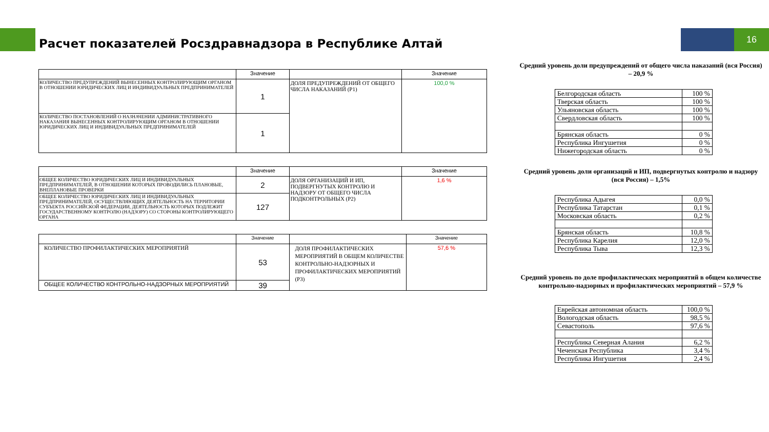16
Расчет показателей Росздравнадзора в Республике Алтай
| | Значение | | Значение |
| --- | --- | --- | --- |
| КОЛИЧЕСТВО ПРЕДУПРЕЖДЕНИЙ ВЫНЕСЕННЫХ КОНТРОЛИРУЮЩИМ ОРГАНОМ В ОТНОШЕНИИ ЮРИДИЧЕСКИХ ЛИЦ И ИНДИВИДУАЛЬНЫХ ПРЕДПРИНИМАТЕЛЕЙ | 1 | ДОЛЯ ПРЕДУПРЕЖДЕНИЙ ОТ ОБЩЕГО ЧИСЛА НАКАЗАНИЙ (P1) | 100,0 % |
| КОЛИЧЕСТВО ПОСТАНОВЛЕНИЙ О НАЗНАЧЕНИИ АДМИНИСТРАТИВНОГО НАКАЗАНИЯ ВЫНЕСЕННЫХ КОНТРОЛИРУЮЩИМ ОРГАНОМ В ОТНОШЕНИИ ЮРИДИЧЕСКИХ ЛИЦ И ИНДИВИДУАЛЬНЫХ ПРЕДПРИНИМАТЕЛЕЙ | 1 | | |
| | Значение | | Значение |
| --- | --- | --- | --- |
| ОБЩЕЕ КОЛИЧЕСТВО ЮРИДИЧЕСКИХ ЛИЦ И ИНДИВИДУАЛЬНЫХ ПРЕДПРИНИМАТЕЛЕЙ, В ОТНОШЕНИИ КОТОРЫХ ПРОВОДИЛИСЬ ПЛАНОВЫЕ, ВНЕПЛАНОВЫЕ ПРОВЕРКИ | 2 | ДОЛЯ ОРГАНИЗАЦИЙ И ИП, ПОДВЕРГНУТЫХ КОНТРОЛЮ И НАДЗОРУ ОТ ОБЩЕГО ЧИСЛА ПОДКОНТРОЛЬНЫХ (P2) | 1,6 % |
| ОБЩЕЕ КОЛИЧЕСТВО ЮРИДИЧЕСКИХ ЛИЦ И ИНДИВИДУАЛЬНЫХ ПРЕДПРИНИМАТЕЛЕЙ, ОСУЩЕСТВЛЯЮЩИХ ДЕЯТЕЛЬНОСТЬ НА ТЕРРИТОРИИ СУБЪЕКТА РОССИЙСКОЙ ФЕДЕРАЦИИ, ДЕЯТЕЛЬНОСТЬ КОТОРЫХ ПОДЛЕЖИТ ГОСУДАРСТВЕННОМУ КОНТРОЛЮ (НАДЗОРУ) СО СТОРОНЫ КОНТРОЛИРУЮЩЕГО ОРГАНА | 127 | | |
| | Значение | | Значение |
| --- | --- | --- | --- |
| КОЛИЧЕСТВО ПРОФИЛАКТИЧЕСКИХ МЕРОПРИЯТИЙ | 53 | ДОЛЯ ПРОФИЛАКТИЧЕСКИХ МЕРОПРИЯТИЙ В ОБЩЕМ КОЛИЧЕСТВЕ КОНТРОЛЬНО-НАДЗОРНЫХ И ПРОФИЛАКТИЧЕСКИХ МЕРОПРИЯТИЙ (P3) | 57,6 % |
| ОБЩЕЕ КОЛИЧЕСТВО КОНТРОЛЬНО-НАДЗОРНЫХ МЕРОПРИЯТИЙ | 39 | | |
Средний уровень доли предупреждений от общего числа наказаний (вся Россия) – 20,9 %
| Белгородская область | 100 % |
| Тверская область | 100 % |
| Ульяновская область | 100 % |
| Свердловская область | 100 % |
| Брянская область | 0 % |
| Республика Ингушетия | 0 % |
| Нижегородская область | 0 % |
Средний уровень доли организаций и ИП, подвергнутых контролю и надзору (вся Россия) – 1,5%
| Республика Адыгея | 0,0 % |
| Республика Татарстан | 0,1 % |
| Московская область | 0,2 % |
| Брянская область | 10,8 % |
| Республика Карелия | 12,0 % |
| Республика Тыва | 12,3 % |
Средний уровень по доле профилактических мероприятий в общем количестве контрольно-надзорных и профилактических мероприятий – 57,9 %
| Еврейская автономная область | 100,0 % |
| Вологодская область | 98,5 % |
| Севастополь | 97,6 % |
| Республика Северная Алания | 6,2 % |
| Чеченская Республика | 3,4 % |
| Республика Ингушетия | 2,4 % |